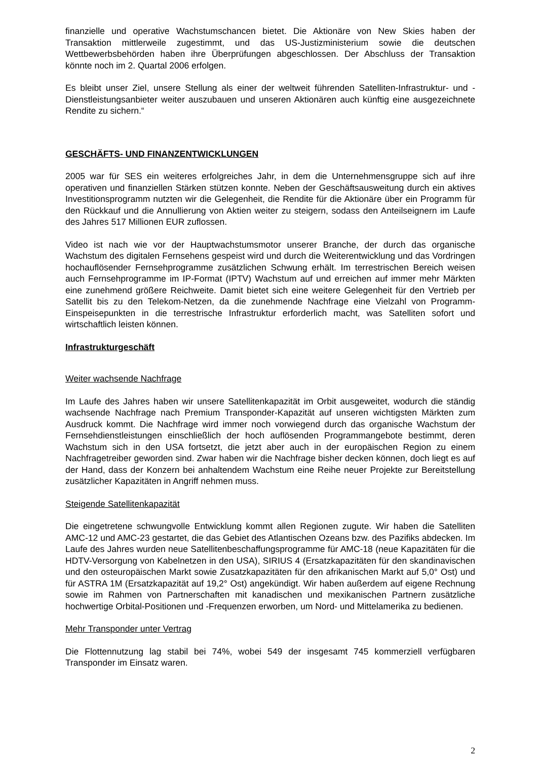finanzielle und operative Wachstumschancen bietet. Die Aktionäre von New Skies haben der Transaktion mittlerweile zugestimmt, und das US-Justizministerium sowie die deutschen Wettbewerbsbehörden haben ihre Überprüfungen abgeschlossen. Der Abschluss der Transaktion könnte noch im 2. Quartal 2006 erfolgen.
Es bleibt unser Ziel, unsere Stellung als einer der weltweit führenden Satelliten-Infrastruktur- und -Dienstleistungsanbieter weiter auszubauen und unseren Aktionären auch künftig eine ausgezeichnete Rendite zu sichern.“
GESCHÄFTS- UND FINANZENTWICKLUNGEN
2005 war für SES ein weiteres erfolgreiches Jahr, in dem die Unternehmensgruppe sich auf ihre operativen und finanziellen Stärken stützen konnte. Neben der Geschäftsausweitung durch ein aktives Investitionsprogramm nutzten wir die Gelegenheit, die Rendite für die Aktionäre über ein Programm für den Rückkauf und die Annullierung von Aktien weiter zu steigern, sodass den Anteilseignern im Laufe des Jahres 517 Millionen EUR zuflossen.
Video ist nach wie vor der Hauptwachstumsmotor unserer Branche, der durch das organische Wachstum des digitalen Fernsehens gespeist wird und durch die Weiterentwicklung und das Vordringen hochauflösender Fernsehprogramme zusätzlichen Schwung erhält. Im terrestrischen Bereich weisen auch Fernsehprogramme im IP-Format (IPTV) Wachstum auf und erreichen auf immer mehr Märkten eine zunehmend größere Reichweite. Damit bietet sich eine weitere Gelegenheit für den Vertrieb per Satellit bis zu den Telekom-Netzen, da die zunehmende Nachfrage eine Vielzahl von Programm-Einspeisepunkten in die terrestrische Infrastruktur erforderlich macht, was Satelliten sofort und wirtschaftlich leisten können.
Infrastrukturgeschäft
Weiter wachsende Nachfrage
Im Laufe des Jahres haben wir unsere Satellitenkapazität im Orbit ausgeweitet, wodurch die ständig wachsende Nachfrage nach Premium Transponder-Kapazität auf unseren wichtigsten Märkten zum Ausdruck kommt. Die Nachfrage wird immer noch vorwiegend durch das organische Wachstum der Fernsehdienstleistungen einschließlich der hoch auflösenden Programmangebote bestimmt, deren Wachstum sich in den USA fortsetzt, die jetzt aber auch in der europäischen Region zu einem Nachfragetreiber geworden sind. Zwar haben wir die Nachfrage bisher decken können, doch liegt es auf der Hand, dass der Konzern bei anhaltendem Wachstum eine Reihe neuer Projekte zur Bereitstellung zusätzlicher Kapazitäten in Angriff nehmen muss.
Steigende Satellitenkapazität
Die eingetretene schwungvolle Entwicklung kommt allen Regionen zugute. Wir haben die Satelliten AMC-12 und AMC-23 gestartet, die das Gebiet des Atlantischen Ozeans bzw. des Pazifiks abdecken. Im Laufe des Jahres wurden neue Satellitenbeschaffungsprogramme für AMC-18 (neue Kapazitäten für die HDTV-Versorgung von Kabelnetzen in den USA), SIRIUS 4 (Ersatzkapazitäten für den skandinavischen und den osteuropäischen Markt sowie Zusatzkapazitäten für den afrikanischen Markt auf 5,0° Ost) und für ASTRA 1M (Ersatzkapazität auf 19,2° Ost) angekündigt. Wir haben außerdem auf eigene Rechnung sowie im Rahmen von Partnerschaften mit kanadischen und mexikanischen Partnern zusätzliche hochwertige Orbital-Positionen und -Frequenzen erworben, um Nord- und Mittelamerika zu bedienen.
Mehr Transponder unter Vertrag
Die Flottennutzung lag stabil bei 74%, wobei 549 der insgesamt 745 kommerziell verfügbaren Transponder im Einsatz waren.
2